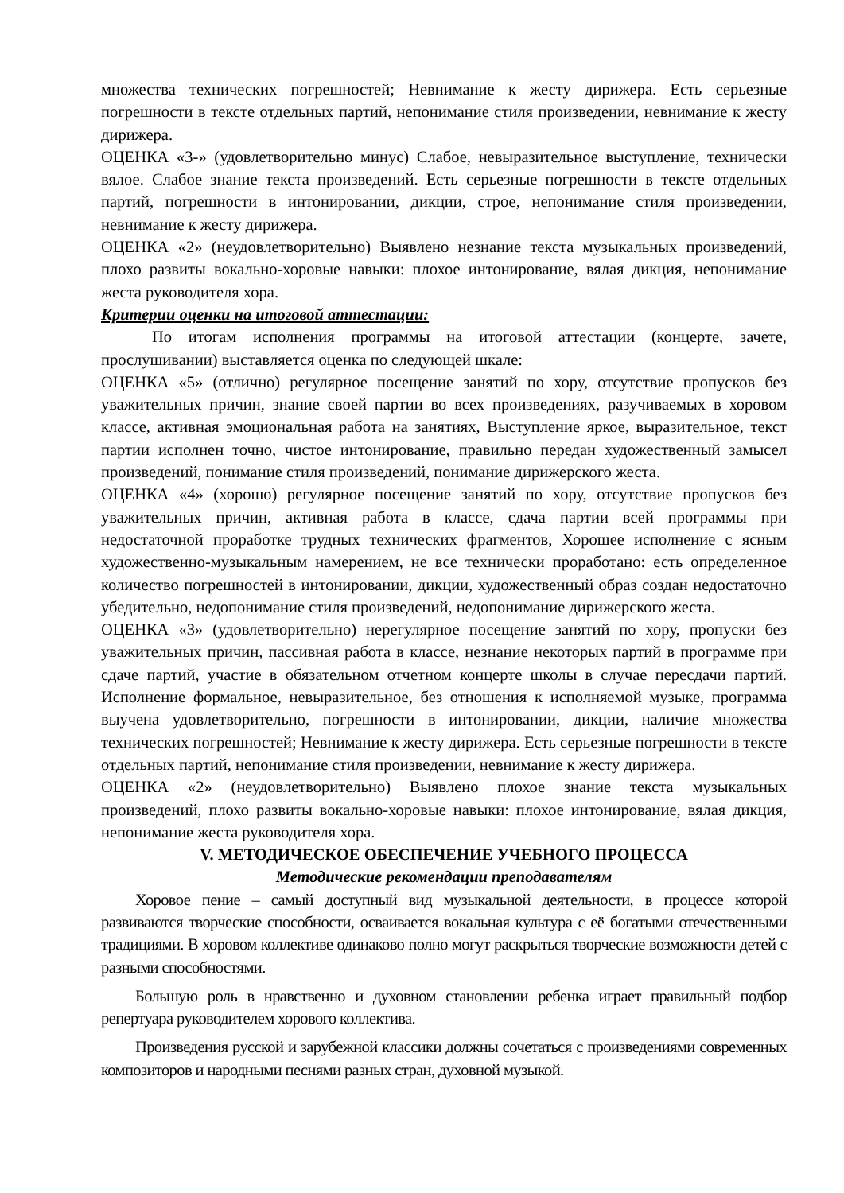множества технических погрешностей; Невнимание к жесту дирижера. Есть серьезные погрешности в тексте отдельных партий, непонимание стиля произведении, невнимание к жесту дирижера.
ОЦЕНКА «3-» (удовлетворительно минус) Слабое, невыразительное выступление, технически вялое. Слабое знание текста произведений. Есть серьезные погрешности в тексте отдельных партий, погрешности в интонировании, дикции, строе, непонимание стиля произведении, невнимание к жесту дирижера.
ОЦЕНКА «2» (неудовлетворительно) Выявлено незнание текста музыкальных произведений, плохо развиты вокально-хоровые навыки: плохое интонирование, вялая дикция, непонимание жеста руководителя хора.
Критерии оценки на итоговой аттестации:
По итогам исполнения программы на итоговой аттестации (концерте, зачете, прослушивании) выставляется оценка по следующей шкале:
ОЦЕНКА «5» (отлично) регулярное посещение занятий по хору, отсутствие пропусков без уважительных причин, знание своей партии во всех произведениях, разучиваемых в хоровом классе, активная эмоциональная работа на занятиях, Выступление яркое, выразительное, текст партии исполнен точно, чистое интонирование, правильно передан художественный замысел произведений, понимание стиля произведений, понимание дирижерского жеста.
ОЦЕНКА «4» (хорошо) регулярное посещение занятий по хору, отсутствие пропусков без уважительных причин, активная работа в классе, сдача партии всей программы при недостаточной проработке трудных технических фрагментов, Хорошее исполнение с ясным художественно-музыкальным намерением, не все технически проработано: есть определенное количество погрешностей в интонировании, дикции, художественный образ создан недостаточно убедительно, недопонимание стиля произведений, недопонимание дирижерского жеста.
ОЦЕНКА «3» (удовлетворительно) нерегулярное посещение занятий по хору, пропуски без уважительных причин, пассивная работа в классе, незнание некоторых партий в программе при сдаче партий, участие в обязательном отчетном концерте школы в случае пересдачи партий. Исполнение формальное, невыразительное, без отношения к исполняемой музыке, программа выучена удовлетворительно, погрешности в интонировании, дикции, наличие множества технических погрешностей; Невнимание к жесту дирижера. Есть серьезные погрешности в тексте отдельных партий, непонимание стиля произведении, невнимание к жесту дирижера.
ОЦЕНКА «2» (неудовлетворительно) Выявлено плохое знание текста музыкальных произведений, плохо развиты вокально-хоровые навыки: плохое интонирование, вялая дикция, непонимание жеста руководителя хора.
V. МЕТОДИЧЕСКОЕ ОБЕСПЕЧЕНИЕ УЧЕБНОГО ПРОЦЕССА
Методические рекомендации преподавателям
Хоровое пение – самый доступный вид музыкальной деятельности, в процессе которой развиваются творческие способности, осваивается вокальная культура с её богатыми отечественными традициями. В хоровом коллективе одинаково полно могут раскрыться творческие возможности детей с разными способностями.
Большую роль в нравственно и духовном становлении ребенка играет правильный подбор репертуара руководителем хорового коллектива.
Произведения русской и зарубежной классики должны сочетаться с произведениями современных композиторов и народными песнями разных стран, духовной музыкой.